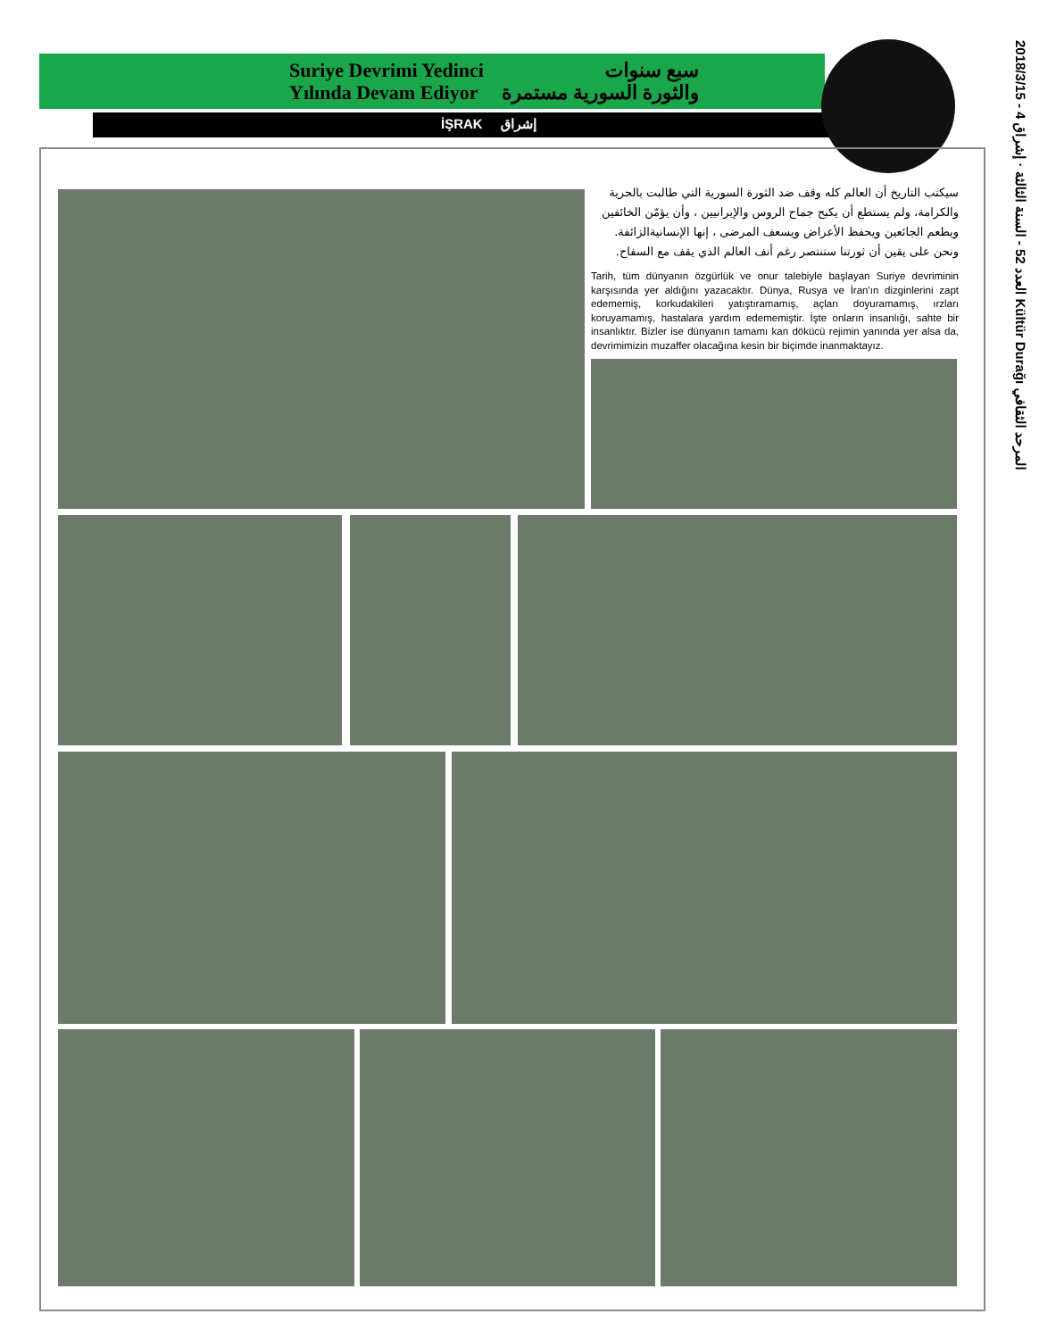Suriye Devrimi Yedinci
Yılında Devam Ediyor
سبع سنوات
والثورة السورية مستمرة
İŞRAK إشراق
2018/3/15 - العدد 52 - السنة الثالثة · إشراق 4 Kültür Durağı المرحد الثقافي
سيكتب التاريخ أن العالم كله وقف ضد الثورة السورية التي طالبت بالحرية والكرامة، ولم يستطع أن يكبح جماح الروس والإيرانيين ، وأن يؤمّن الخائفين ويطعم الجائعين ويحفظ الأعراض ويسعف المرضى ، إنها الإنسانيةالزائفة.
ونحن على يقين أن ثورتنا ستنتصر رغم أنف العالم الذي يقف مع السفاح.
Tarih, tüm dünyanın özgürlük ve onur talebiyle başlayan Suriye devriminin karşısında yer aldığını yazacaktır. Dünya, Rusya ve İran'ın dizginlerini zapt edememiş, korkudakileri yatıştıramamış, açları doyuramamış, ırzları koruyamamış, hastalara yardım edememiştir. İşte onların insanlığı, sahte bir insanlıktır. Bizler ise dünyanın tamamı kan dökücü rejimin yanında yer alsa da, devrimimizin muzaffer olacağına kesin bir biçimde inanmaktayız.